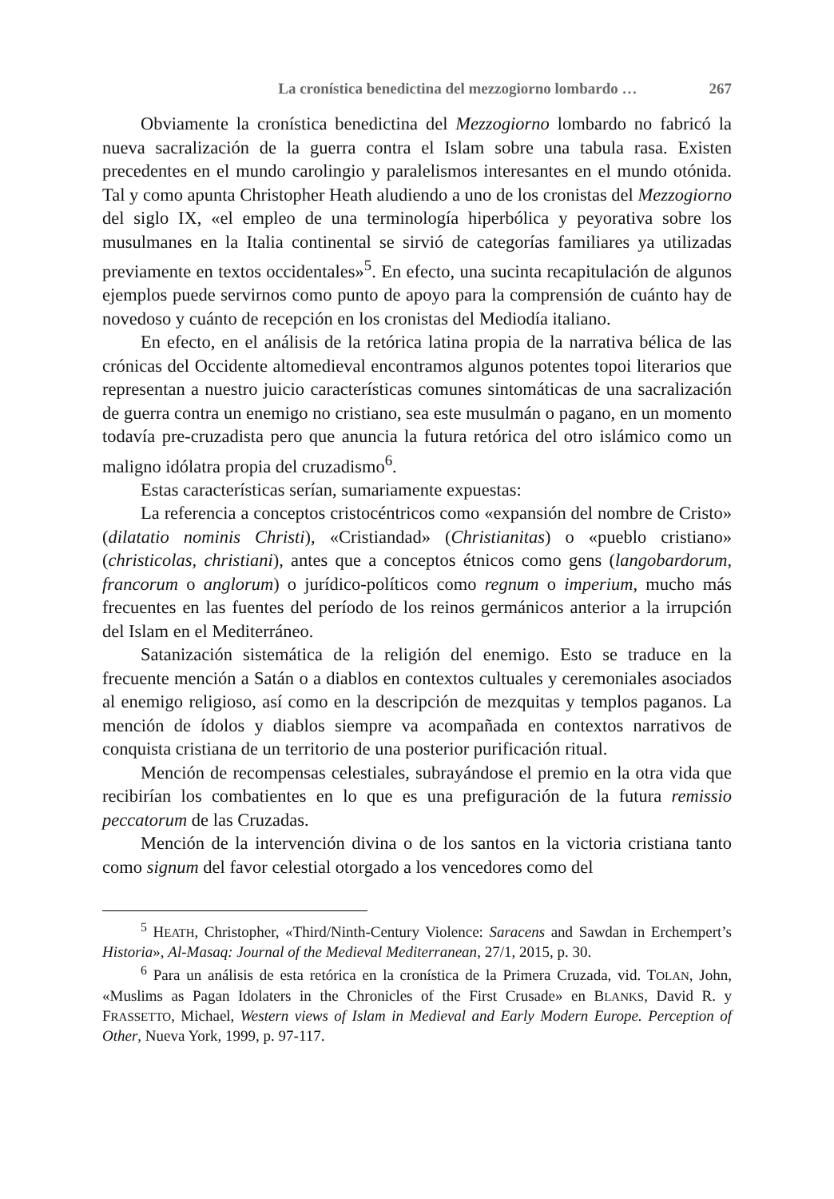La cronística benedictina del mezzogiorno lombardo … 267
Obviamente la cronística benedictina del Mezzogiorno lombardo no fabricó la nueva sacralización de la guerra contra el Islam sobre una tabula rasa. Existen precedentes en el mundo carolingio y paralelismos interesantes en el mundo otónida. Tal y como apunta Christopher Heath aludiendo a uno de los cronistas del Mezzogiorno del siglo IX, «el empleo de una terminología hiperbólica y peyorativa sobre los musulmanes en la Italia continental se sirvió de categorías familiares ya utilizadas previamente en textos occidentales»<sup>5</sup>. En efecto, una sucinta recapitulación de algunos ejemplos puede servirnos como punto de apoyo para la comprensión de cuánto hay de novedoso y cuánto de recepción en los cronistas del Mediodía italiano.
En efecto, en el análisis de la retórica latina propia de la narrativa bélica de las crónicas del Occidente altomedieval encontramos algunos potentes topoi literarios que representan a nuestro juicio características comunes sintomáticas de una sacralización de guerra contra un enemigo no cristiano, sea este musulmán o pagano, en un momento todavía pre-cruzadista pero que anuncia la futura retórica del otro islámico como un maligno idólatra propia del cruzadismo<sup>6</sup>.
Estas características serían, sumariamente expuestas:
La referencia a conceptos cristocéntricos como «expansión del nombre de Cristo» (dilatatio nominis Christi), «Cristiandad» (Christianitas) o «pueblo cristiano» (christicolas, christiani), antes que a conceptos étnicos como gens (langobardorum, francorum o anglorum) o jurídico-políticos como regnum o imperium, mucho más frecuentes en las fuentes del período de los reinos germánicos anterior a la irrupción del Islam en el Mediterráneo.
Satanización sistemática de la religión del enemigo. Esto se traduce en la frecuente mención a Satán o a diablos en contextos cultuales y ceremoniales asociados al enemigo religioso, así como en la descripción de mezquitas y templos paganos. La mención de ídolos y diablos siempre va acompañada en contextos narrativos de conquista cristiana de un territorio de una posterior purificación ritual.
Mención de recompensas celestiales, subrayándose el premio en la otra vida que recibirían los combatientes en lo que es una prefiguración de la futura remissio peccatorum de las Cruzadas.
Mención de la intervención divina o de los santos en la victoria cristiana tanto como signum del favor celestial otorgado a los vencedores como del
<sup>5</sup> HEATH, Christopher, «Third/Ninth-Century Violence: Saracens and Sawdan in Erchempert’s Historia», Al-Masaq: Journal of the Medieval Mediterranean, 27/1, 2015, p. 30.
<sup>6</sup> Para un análisis de esta retórica en la cronística de la Primera Cruzada, vid. TOLAN, John, «Muslims as Pagan Idolaters in the Chronicles of the First Crusade» en BLANKS, David R. y FRASSETTO, Michael, Western views of Islam in Medieval and Early Modern Europe. Perception of Other, Nueva York, 1999, p. 97-117.